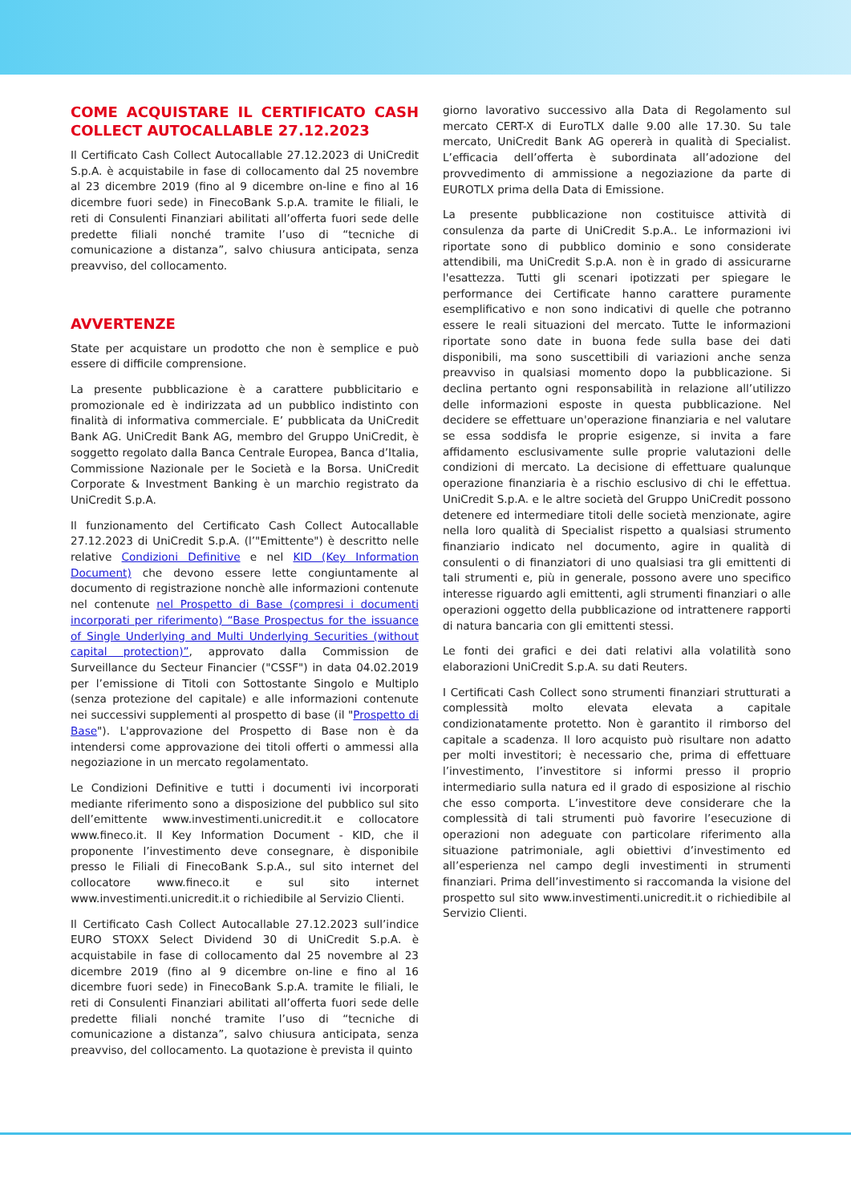COME ACQUISTARE IL CERTIFICATO CASH COLLECT AUTOCALLABLE 27.12.2023
Il Certificato Cash Collect Autocallable 27.12.2023 di UniCredit S.p.A. è acquistabile in fase di collocamento dal 25 novembre al 23 dicembre 2019 (fino al 9 dicembre on-line e fino al 16 dicembre fuori sede) in FinecoBank S.p.A. tramite le filiali, le reti di Consulenti Finanziari abilitati all’offerta fuori sede delle predette filiali nonché tramite l’uso di “tecniche di comunicazione a distanza”, salvo chiusura anticipata, senza preavviso, del collocamento.
AVVERTENZE
State per acquistare un prodotto che non è semplice e può essere di difficile comprensione.
La presente pubblicazione è a carattere pubblicitario e promozionale ed è indirizzata ad un pubblico indistinto con finalità di informativa commerciale. E’ pubblicata da UniCredit Bank AG. UniCredit Bank AG, membro del Gruppo UniCredit, è soggetto regolato dalla Banca Centrale Europea, Banca d’Italia, Commissione Nazionale per le Società e la Borsa. UniCredit Corporate & Investment Banking è un marchio registrato da UniCredit S.p.A.
Il funzionamento del Certificato Cash Collect Autocallable 27.12.2023 di UniCredit S.p.A. (l’"Emittente") è descritto nelle relative Condizioni Definitive e nel KID (Key Information Document) che devono essere lette congiuntamente al documento di registrazione nonchè alle informazioni contenute nel contenute nel Prospetto di Base (compresi i documenti incorporati per riferimento) “Base Prospectus for the issuance of Single Underlying and Multi Underlying Securities (without capital protection)”, approvato dalla Commission de Surveillance du Secteur Financier ("CSSF") in data 04.02.2019 per l’emissione di Titoli con Sottostante Singolo e Multiplo (senza protezione del capitale) e alle informazioni contenute nei successivi supplementi al prospetto di base (il "Prospetto di Base"). L'approvazione del Prospetto di Base non è da intendersi come approvazione dei titoli offerti o ammessi alla negoziazione in un mercato regolamentato.
Le Condizioni Definitive e tutti i documenti ivi incorporati mediante riferimento sono a disposizione del pubblico sul sito dell’emittente www.investimenti.unicredit.it e collocatore www.fineco.it. Il Key Information Document - KID, che il proponente l’investimento deve consegnare, è disponibile presso le Filiali di FinecoBank S.p.A., sul sito internet del collocatore www.fineco.it e sul sito internet www.investimenti.unicredit.it o richiedibile al Servizio Clienti.
Il Certificato Cash Collect Autocallable 27.12.2023 sull’indice EURO STOXX Select Dividend 30 di UniCredit S.p.A. è acquistabile in fase di collocamento dal 25 novembre al 23 dicembre 2019 (fino al 9 dicembre on-line e fino al 16 dicembre fuori sede) in FinecoBank S.p.A. tramite le filiali, le reti di Consulenti Finanziari abilitati all’offerta fuori sede delle predette filiali nonché tramite l’uso di “tecniche di comunicazione a distanza”, salvo chiusura anticipata, senza preavviso, del collocamento. La quotazione è prevista il quinto
giorno lavorativo successivo alla Data di Regolamento sul mercato CERT-X di EuroTLX dalle 9.00 alle 17.30. Su tale mercato, UniCredit Bank AG opererà in qualità di Specialist. L’efficacia dell’offerta è subordinata all’adozione del provvedimento di ammissione a negoziazione da parte di EUROTLX prima della Data di Emissione.
La presente pubblicazione non costituisce attività di consulenza da parte di UniCredit S.p.A.. Le informazioni ivi riportate sono di pubblico dominio e sono considerate attendibili, ma UniCredit S.p.A. non è in grado di assicurarne l'esattezza. Tutti gli scenari ipotizzati per spiegare le performance dei Certificate hanno carattere puramente esemplificativo e non sono indicativi di quelle che potranno essere le reali situazioni del mercato. Tutte le informazioni riportate sono date in buona fede sulla base dei dati disponibili, ma sono suscettibili di variazioni anche senza preavviso in qualsiasi momento dopo la pubblicazione. Si declina pertanto ogni responsabilità in relazione all’utilizzo delle informazioni esposte in questa pubblicazione. Nel decidere se effettuare un'operazione finanziaria e nel valutare se essa soddisfa le proprie esigenze, si invita a fare affidamento esclusivamente sulle proprie valutazioni delle condizioni di mercato. La decisione di effettuare qualunque operazione finanziaria è a rischio esclusivo di chi le effettua. UniCredit S.p.A. e le altre società del Gruppo UniCredit possono detenere ed intermediare titoli delle società menzionate, agire nella loro qualità di Specialist rispetto a qualsiasi strumento finanziario indicato nel documento, agire in qualità di consulenti o di finanziatori di uno qualsiasi tra gli emittenti di tali strumenti e, più in generale, possono avere uno specifico interesse riguardo agli emittenti, agli strumenti finanziari o alle operazioni oggetto della pubblicazione od intrattenere rapporti di natura bancaria con gli emittenti stessi.
Le fonti dei grafici e dei dati relativi alla volatilità sono elaborazioni UniCredit S.p.A. su dati Reuters.
I Certificati Cash Collect sono strumenti finanziari strutturati a complessità molto elevata elevata a capitale condizionatamente protetto. Non è garantito il rimborso del capitale a scadenza. Il loro acquisto può risultare non adatto per molti investitori; è necessario che, prima di effettuare l’investimento, l’investitore si informi presso il proprio intermediario sulla natura ed il grado di esposizione al rischio che esso comporta. L’investitore deve considerare che la complessità di tali strumenti può favorire l’esecuzione di operazioni non adeguate con particolare riferimento alla situazione patrimoniale, agli obiettivi d’investimento ed all’esperienza nel campo degli investimenti in strumenti finanziari. Prima dell’investimento si raccomanda la visione del prospetto sul sito www.investimenti.unicredit.it o richiedibile al Servizio Clienti.